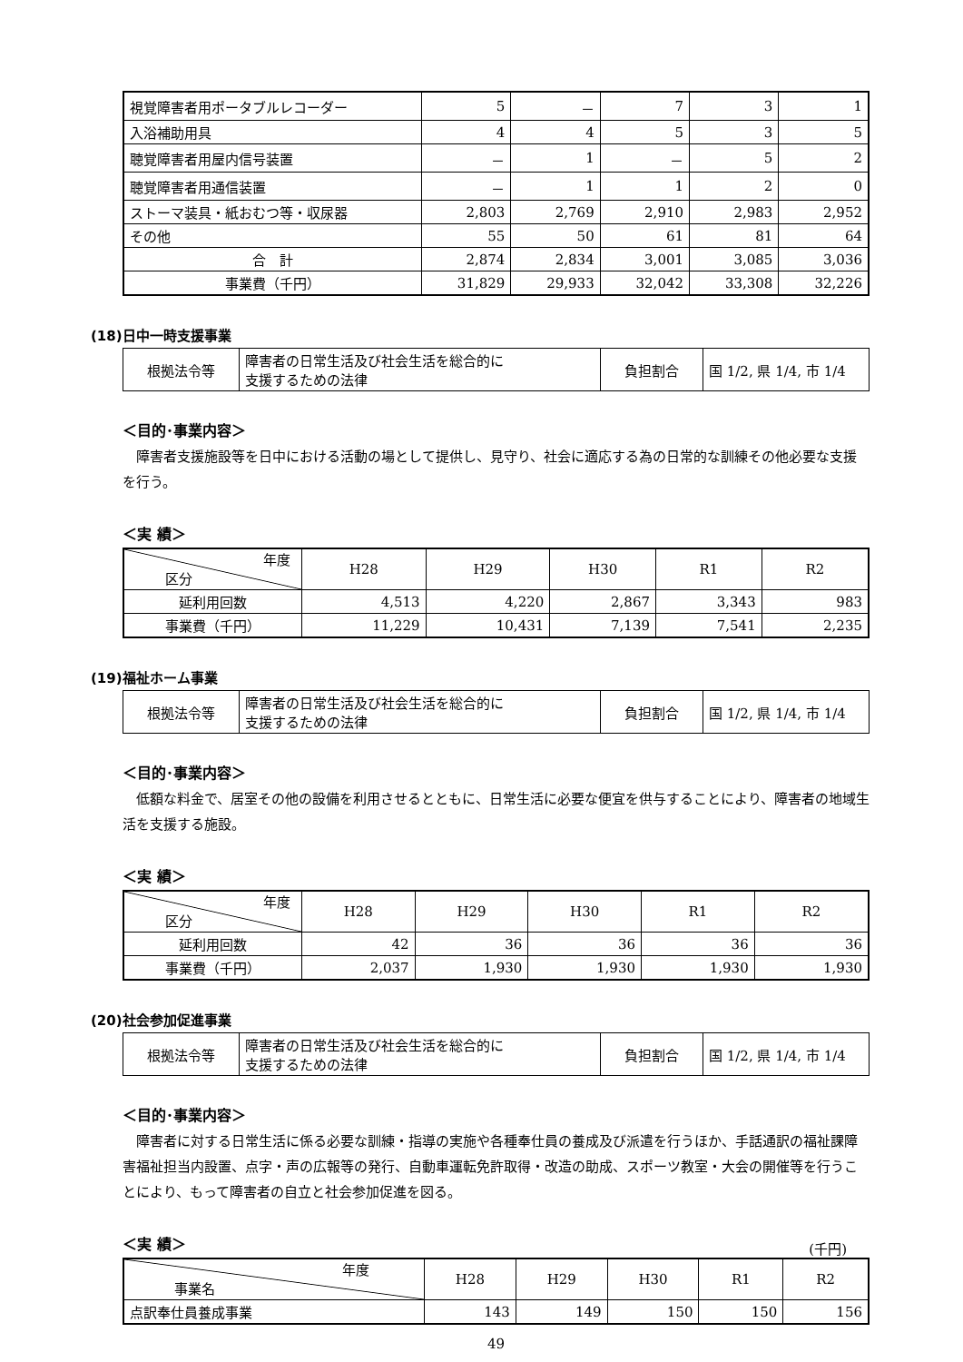| 視覚障害者用ポータブルレコーダー | 5 | － | 7 | 3 | 1 |
| 入浴補助用具 | 4 | 4 | 5 | 3 | 5 |
| 聴覚障害者用屋内信号装置 | － | 1 | － | 5 | 2 |
| 聴覚障害者用通信装置 | － | 1 | 1 | 2 | 0 |
| ストーマ装具・紙おむつ等・収尿器 | 2,803 | 2,769 | 2,910 | 2,983 | 2,952 |
| その他 | 55 | 50 | 61 | 81 | 64 |
| 合 計 | 2,874 | 2,834 | 3,001 | 3,085 | 3,036 |
| 事業費（千円） | 31,829 | 29,933 | 32,042 | 33,308 | 32,226 |
(18)日中一時支援事業
| 根拠法令等 | 障害者の日常生活及び社会生活を総合的に 支援するための法律 | 負担割合 | 国 1/2, 県 1/4, 市 1/4 |
＜目的･事業内容＞
障害者支援施設等を日中における活動の場として提供し、見守り、社会に適応する為の日常的な訓練その他必要な支援を行う。
＜実 績＞
| 年度 区分 | H28 | H29 | H30 | R1 | R2 |
| --- | --- | --- | --- | --- | --- |
| 延利用回数 | 4,513 | 4,220 | 2,867 | 3,343 | 983 |
| 事業費（千円） | 11,229 | 10,431 | 7,139 | 7,541 | 2,235 |
(19)福祉ホーム事業
| 根拠法令等 | 障害者の日常生活及び社会生活を総合的に 支援するための法律 | 負担割合 | 国 1/2, 県 1/4, 市 1/4 |
＜目的･事業内容＞
低額な料金で、居室その他の設備を利用させるとともに、日常生活に必要な便宜を供与することにより、障害者の地域生活を支援する施設。
＜実 績＞
| 年度 区分 | H28 | H29 | H30 | R1 | R2 |
| --- | --- | --- | --- | --- | --- |
| 延利用回数 | 42 | 36 | 36 | 36 | 36 |
| 事業費（千円） | 2,037 | 1,930 | 1,930 | 1,930 | 1,930 |
(20)社会参加促進事業
| 根拠法令等 | 障害者の日常生活及び社会生活を総合的に 支援するための法律 | 負担割合 | 国 1/2, 県 1/4, 市 1/4 |
＜目的･事業内容＞
障害者に対する日常生活に係る必要な訓練・指導の実施や各種奉仕員の養成及び派遣を行うほか、手話通訳の福祉課障害福祉担当内設置、点字・声の広報等の発行、自動車運転免許取得・改造の助成、スポーツ教室・大会の開催等を行うことにより、もって障害者の自立と社会参加促進を図る。
＜実 績＞
(千円)
| 年度 事業名 | H28 | H29 | H30 | R1 | R2 |
| --- | --- | --- | --- | --- | --- |
| 点訳奉仕員養成事業 | 143 | 149 | 150 | 150 | 156 |
49